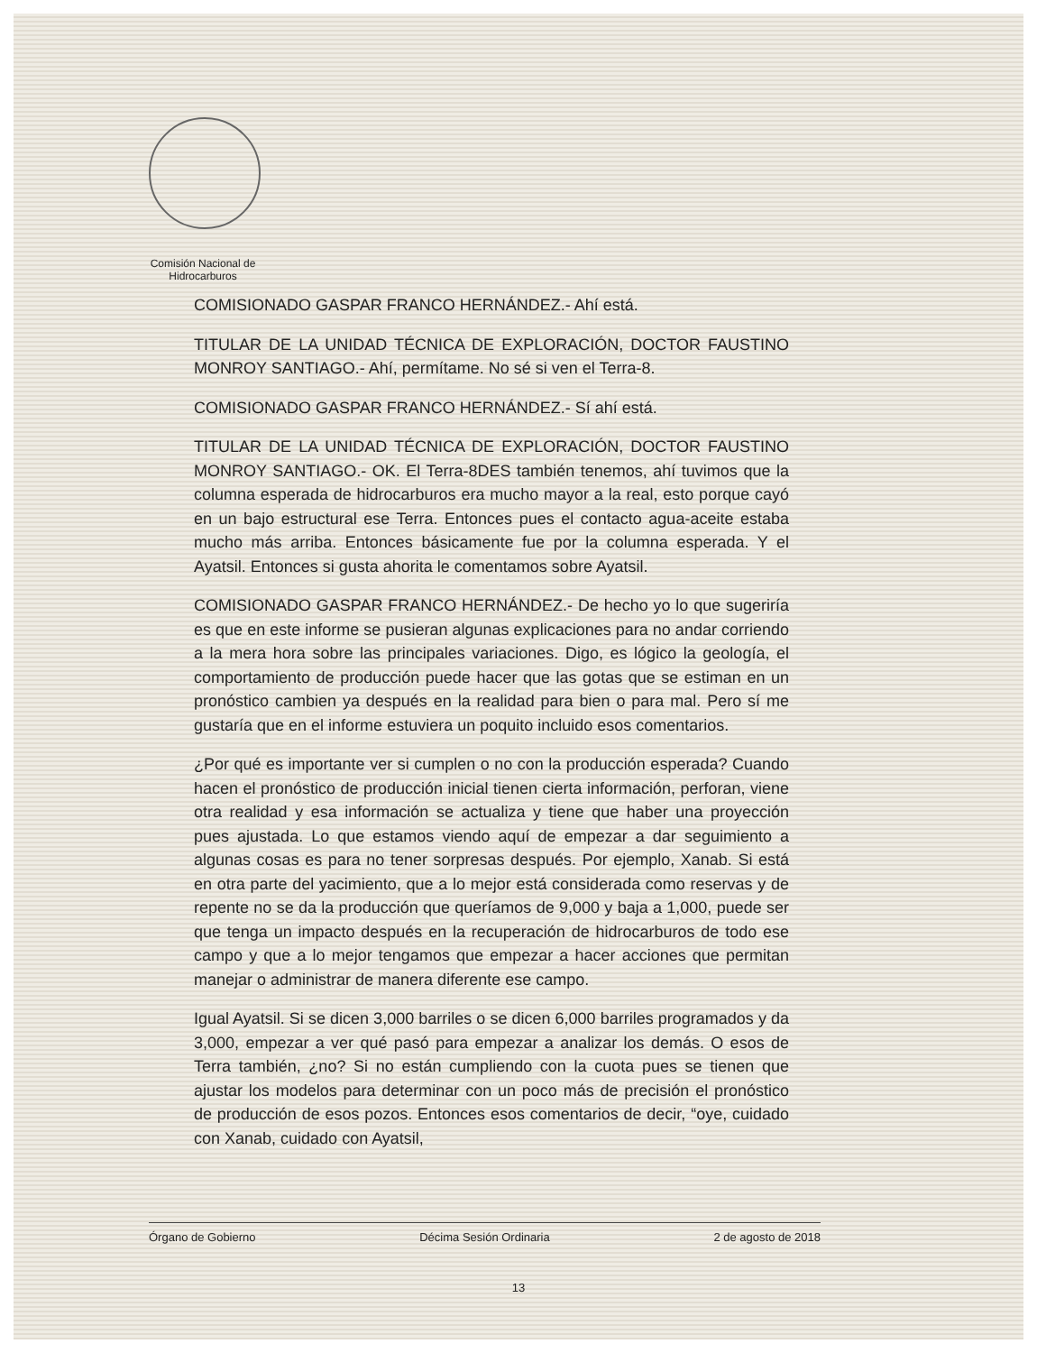Comisión Nacional de
Hidrocarburos
COMISIONADO GASPAR FRANCO HERNÁNDEZ.- Ahí está.
TITULAR DE LA UNIDAD TÉCNICA DE EXPLORACIÓN, DOCTOR FAUSTINO MONROY SANTIAGO.- Ahí, permítame. No sé si ven el Terra-8.
COMISIONADO GASPAR FRANCO HERNÁNDEZ.- Sí ahí está.
TITULAR DE LA UNIDAD TÉCNICA DE EXPLORACIÓN, DOCTOR FAUSTINO MONROY SANTIAGO.- OK. El Terra-8DES también tenemos, ahí tuvimos que la columna esperada de hidrocarburos era mucho mayor a la real, esto porque cayó en un bajo estructural ese Terra. Entonces pues el contacto agua-aceite estaba mucho más arriba. Entonces básicamente fue por la columna esperada. Y el Ayatsil. Entonces si gusta ahorita le comentamos sobre Ayatsil.
COMISIONADO GASPAR FRANCO HERNÁNDEZ.- De hecho yo lo que sugeriría es que en este informe se pusieran algunas explicaciones para no andar corriendo a la mera hora sobre las principales variaciones. Digo, es lógico la geología, el comportamiento de producción puede hacer que las gotas que se estiman en un pronóstico cambien ya después en la realidad para bien o para mal. Pero sí me gustaría que en el informe estuviera un poquito incluido esos comentarios.
¿Por qué es importante ver si cumplen o no con la producción esperada? Cuando hacen el pronóstico de producción inicial tienen cierta información, perforan, viene otra realidad y esa información se actualiza y tiene que haber una proyección pues ajustada. Lo que estamos viendo aquí de empezar a dar seguimiento a algunas cosas es para no tener sorpresas después. Por ejemplo, Xanab. Si está en otra parte del yacimiento, que a lo mejor está considerada como reservas y de repente no se da la producción que queríamos de 9,000 y baja a 1,000, puede ser que tenga un impacto después en la recuperación de hidrocarburos de todo ese campo y que a lo mejor tengamos que empezar a hacer acciones que permitan manejar o administrar de manera diferente ese campo.
Igual Ayatsil. Si se dicen 3,000 barriles o se dicen 6,000 barriles programados y da 3,000, empezar a ver qué pasó para empezar a analizar los demás. O esos de Terra también, ¿no? Si no están cumpliendo con la cuota pues se tienen que ajustar los modelos para determinar con un poco más de precisión el pronóstico de producción de esos pozos. Entonces esos comentarios de decir, “oye, cuidado con Xanab, cuidado con Ayatsil,
Órgano de Gobierno Décima Sesión Ordinaria 2 de agosto de 2018
13